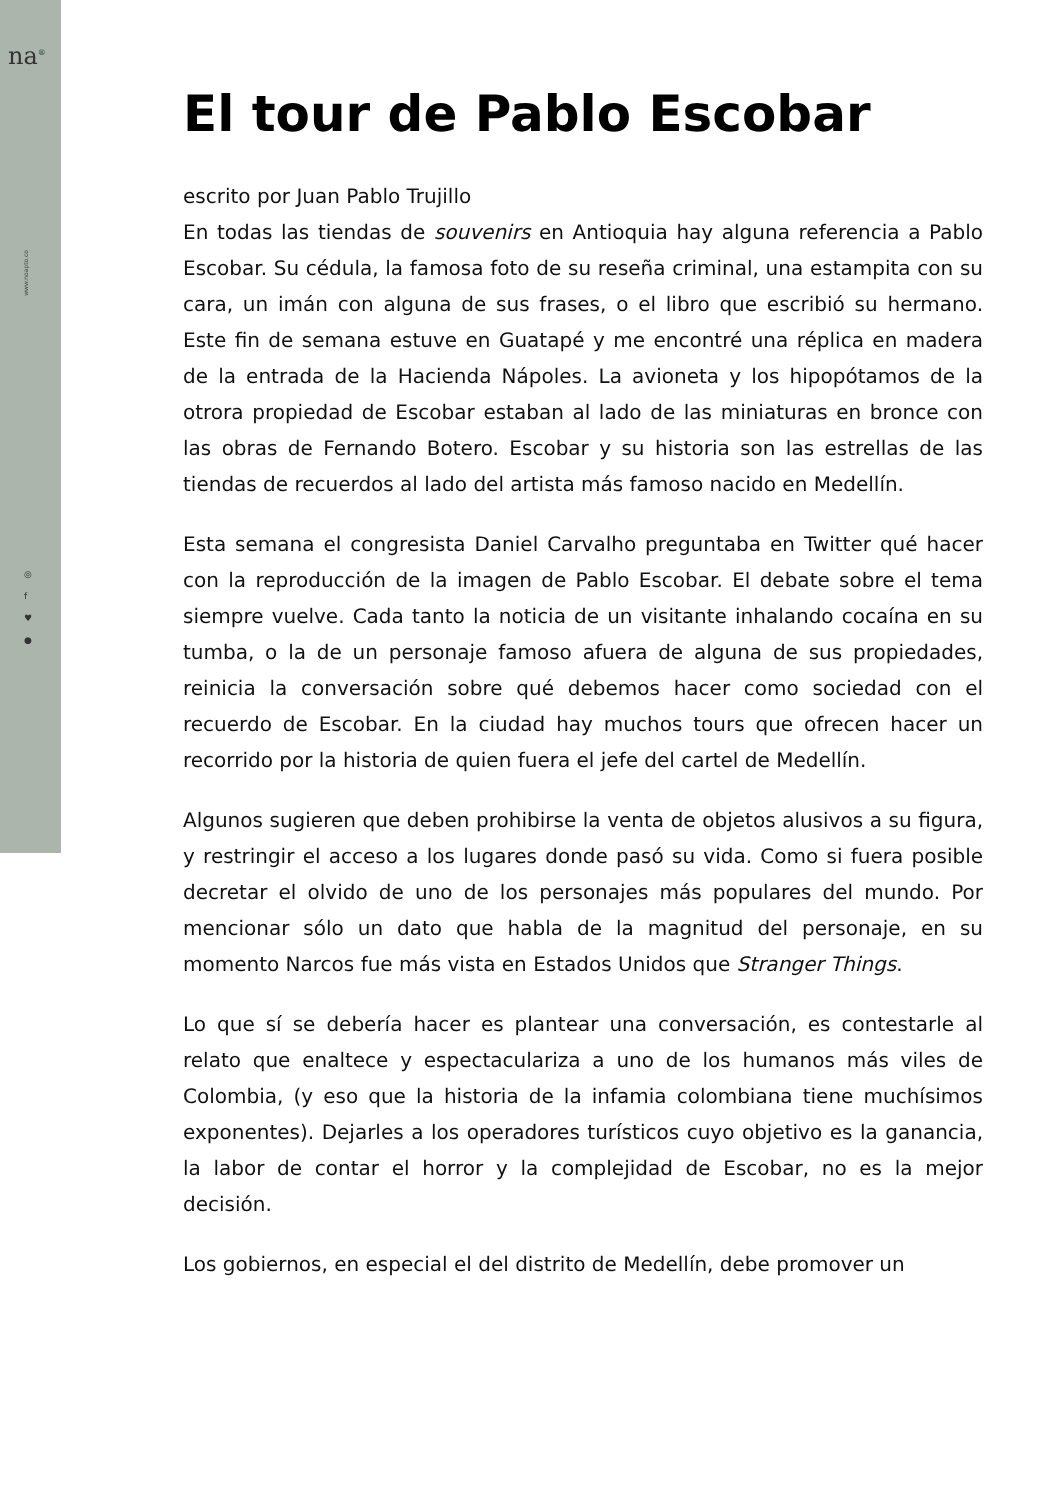na<sup>®</sup>
www.noapto.co
◎
f
♥
●
El tour de Pablo Escobar
escrito por Juan Pablo Trujillo
En todas las tiendas de souvenirs en Antioquia hay alguna referencia a Pablo Escobar. Su cédula, la famosa foto de su reseña criminal, una estampita con su cara, un imán con alguna de sus frases, o el libro que escribió su hermano. Este fin de semana estuve en Guatapé y me encontré una réplica en madera de la entrada de la Hacienda Nápoles. La avioneta y los hipopótamos de la otrora propiedad de Escobar estaban al lado de las miniaturas en bronce con las obras de Fernando Botero. Escobar y su historia son las estrellas de las tiendas de recuerdos al lado del artista más famoso nacido en Medellín.
Esta semana el congresista Daniel Carvalho preguntaba en Twitter qué hacer con la reproducción de la imagen de Pablo Escobar. El debate sobre el tema siempre vuelve. Cada tanto la noticia de un visitante inhalando cocaína en su tumba, o la de un personaje famoso afuera de alguna de sus propiedades, reinicia la conversación sobre qué debemos hacer como sociedad con el recuerdo de Escobar. En la ciudad hay muchos tours que ofrecen hacer un recorrido por la historia de quien fuera el jefe del cartel de Medellín.
Algunos sugieren que deben prohibirse la venta de objetos alusivos a su figura, y restringir el acceso a los lugares donde pasó su vida. Como si fuera posible decretar el olvido de uno de los personajes más populares del mundo. Por mencionar sólo un dato que habla de la magnitud del personaje, en su momento Narcos fue más vista en Estados Unidos que Stranger Things.
Lo que sí se debería hacer es plantear una conversación, es contestarle al relato que enaltece y espectaculariza a uno de los humanos más viles de Colombia, (y eso que la historia de la infamia colombiana tiene muchísimos exponentes). Dejarles a los operadores turísticos cuyo objetivo es la ganancia, la labor de contar el horror y la complejidad de Escobar, no es la mejor decisión.
Los gobiernos, en especial el del distrito de Medellín, debe promover un